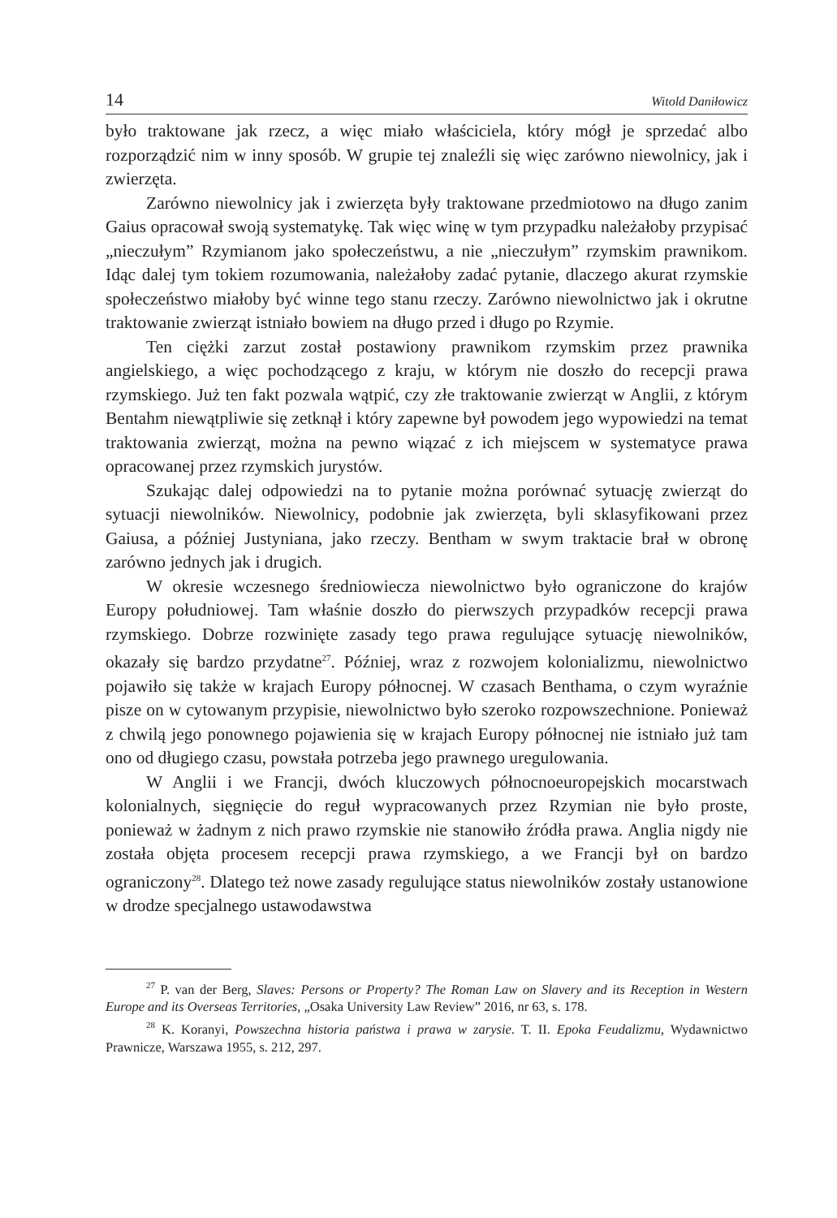14 Witold Daniłowicz
było traktowane jak rzecz, a więc miało właściciela, który mógł je sprzedać albo rozporządzić nim w inny sposób. W grupie tej znaleźli się więc zarówno niewolnicy, jak i zwierzęta.
Zarówno niewolnicy jak i zwierzęta były traktowane przedmiotowo na długo zanim Gaius opracował swoją systematykę. Tak więc winę w tym przypadku należałoby przypisać „nieczułym” Rzymianom jako społeczeństwu, a nie „nieczułym” rzymskim prawnikom. Idąc dalej tym tokiem rozumowania, należałoby zadać pytanie, dlaczego akurat rzymskie społeczeństwo miałoby być winne tego stanu rzeczy. Zarówno niewolnictwo jak i okrutne traktowanie zwierząt istniało bowiem na długo przed i długo po Rzymie.
Ten ciężki zarzut został postawiony prawnikom rzymskim przez prawnika angielskiego, a więc pochodzącego z kraju, w którym nie doszło do recepcji prawa rzymskiego. Już ten fakt pozwala wątpić, czy złe traktowanie zwierząt w Anglii, z którym Bentahm niewątpliwie się zetknął i który zapewne był powodem jego wypowiedzi na temat traktowania zwierząt, można na pewno wiązać z ich miejscem w systematyce prawa opracowanej przez rzymskich jurystów.
Szukając dalej odpowiedzi na to pytanie można porównać sytuację zwierząt do sytuacji niewolników. Niewolnicy, podobnie jak zwierzęta, byli sklasyfikowani przez Gaiusa, a później Justyniana, jako rzeczy. Bentham w swym traktacie brał w obronę zarówno jednych jak i drugich.
W okresie wczesnego średniowiecza niewolnictwo było ograniczone do krajów Europy południowej. Tam właśnie doszło do pierwszych przypadków recepcji prawa rzymskiego. Dobrze rozwinięte zasady tego prawa regulujące sytuację niewolników, okazały się bardzo przydatne<sup>27</sup>. Później, wraz z rozwojem kolonializmu, niewolnictwo pojawiło się także w krajach Europy północnej. W czasach Benthama, o czym wyraźnie pisze on w cytowanym przypisie, niewolnictwo było szeroko rozpowszechnione. Ponieważ z chwilą jego ponownego pojawienia się w krajach Europy północnej nie istniało już tam ono od długiego czasu, powstała potrzeba jego prawnego uregulowania.
W Anglii i we Francji, dwóch kluczowych północnoeuropejskich mocarstwach kolonialnych, sięgnięcie do reguł wypracowanych przez Rzymian nie było proste, ponieważ w żadnym z nich prawo rzymskie nie stanowiło źródła prawa. Anglia nigdy nie została objęta procesem recepcji prawa rzymskiego, a we Francji był on bardzo ograniczony<sup>28</sup>. Dlatego też nowe zasady regulujące status niewolników zostały ustanowione w drodze specjalnego ustawodawstwa
<sup>27</sup> P. van der Berg, Slaves: Persons or Property? The Roman Law on Slavery and its Reception in Western Europe and its Overseas Territories, „Osaka University Law Review” 2016, nr 63, s. 178.
<sup>28</sup> K. Koranyi, Powszechna historia państwa i prawa w zarysie. T. II. Epoka Feudalizmu, Wydawnictwo Prawnicze, Warszawa 1955, s. 212, 297.